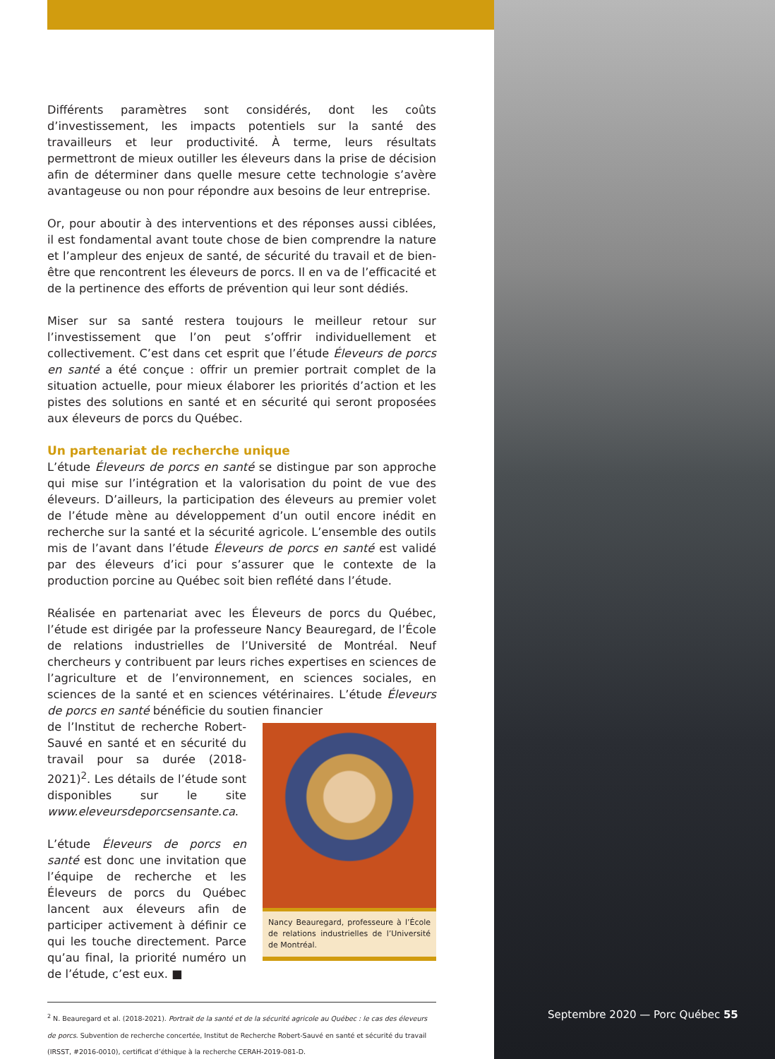Différents paramètres sont considérés, dont les coûts d’investissement, les impacts potentiels sur la santé des travailleurs et leur productivité. À terme, leurs résultats permettront de mieux outiller les éleveurs dans la prise de décision afin de déterminer dans quelle mesure cette technologie s’avère avantageuse ou non pour répondre aux besoins de leur entreprise.
Or, pour aboutir à des interventions et des réponses aussi ciblées, il est fondamental avant toute chose de bien comprendre la nature et l’ampleur des enjeux de santé, de sécurité du travail et de bien-être que rencontrent les éleveurs de porcs. Il en va de l’efficacité et de la pertinence des efforts de prévention qui leur sont dédiés.
Miser sur sa santé restera toujours le meilleur retour sur l’investissement que l’on peut s’offrir individuellement et collectivement. C’est dans cet esprit que l’étude Éleveurs de porcs en santé a été conçue : offrir un premier portrait complet de la situation actuelle, pour mieux élaborer les priorités d’action et les pistes des solutions en santé et en sécurité qui seront proposées aux éleveurs de porcs du Québec.
Un partenariat de recherche unique
L’étude Éleveurs de porcs en santé se distingue par son approche qui mise sur l’intégration et la valorisation du point de vue des éleveurs. D’ailleurs, la participation des éleveurs au premier volet de l’étude mène au développement d’un outil encore inédit en recherche sur la santé et la sécurité agricole. L’ensemble des outils mis de l’avant dans l’étude Éleveurs de porcs en santé est validé par des éleveurs d’ici pour s’assurer que le contexte de la production porcine au Québec soit bien reflété dans l’étude.
Réalisée en partenariat avec les Éleveurs de porcs du Québec, l’étude est dirigée par la professeure Nancy Beauregard, de l’École de relations industrielles de l’Université de Montréal. Neuf chercheurs y contribuent par leurs riches expertises en sciences de l’agriculture et de l’environnement, en sciences sociales, en sciences de la santé et en sciences vétérinaires. L’étude Éleveurs de porcs en santé bénéficie du soutien financier
de l’Institut de recherche Robert-Sauvé en santé et en sécurité du travail pour sa durée (2018-2021)<sup>2</sup>. Les détails de l’étude sont disponibles sur le site www.eleveursdeporcsensante.ca.
L’étude Éleveurs de porcs en santé est donc une invitation que l’équipe de recherche et les Éleveurs de porcs du Québec lancent aux éleveurs afin de participer activement à définir ce qui les touche directement. Parce qu’au final, la priorité numéro un de l’étude, c’est eux. ■
Nancy Beauregard, professeure à l’École de relations industrielles de l’Université de Montréal.
<sup>2</sup> N. Beauregard et al. (2018-2021). Portrait de la santé et de la sécurité agricole au Québec : le cas des éleveurs de porcs. Subvention de recherche concertée, Institut de Recherche Robert-Sauvé en santé et sécurité du travail (IRSST, #2016-0010), certificat d’éthique à la recherche CERAH-2019-081-D.
Septembre 2020 — Porc Québec 55